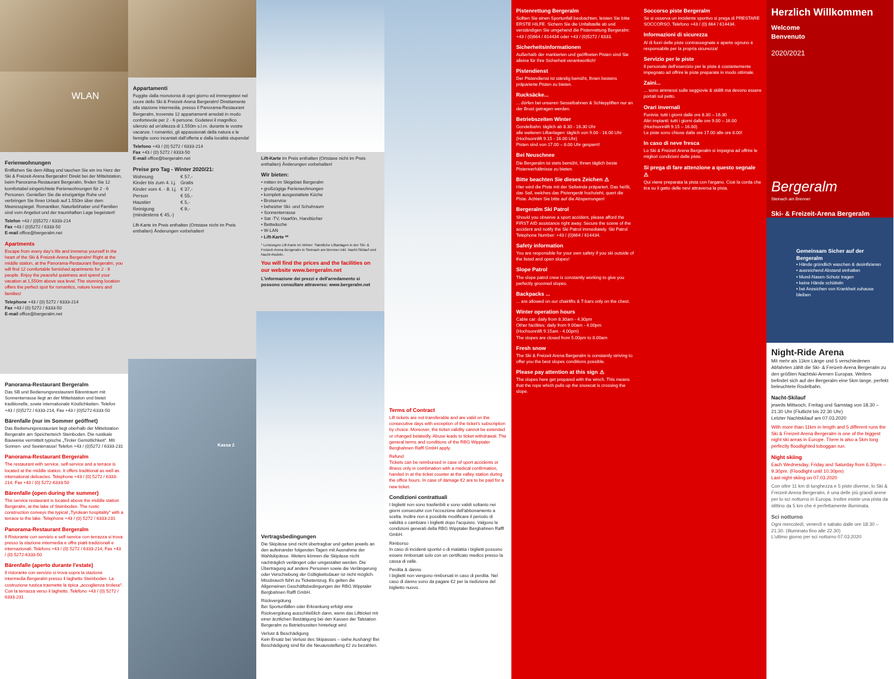WLAN
Ferienwohnungen
Entfliehen Sie dem Alltag und tauchen Sie ein ins Herz der Ski & Freizeit-Arena Bergeralm! Direkt bei der Mittelstation, beim Panorama-Restaurant Bergeralm, finden Sie 12 komfortabel eingerichtete Ferienwohnungen für 2 - 6 Personen. Genießen Sie die einzigartige Ruhe und verbringen Sie Ihren Urlaub auf 1.550m über dem Meeresspiegel. Romantiker, Naturliebhaber und Familien sind vom Angebot und der traumhaften Lage begeistert!
Telefon +43 / (0)5272 / 6333-214
Fax +43 / (0)5272 / 6333-50
E-mail office@bergeralm.net
Apartments
Escape from every day's life and immerse yourself in the heart of the Ski & Freizeit-Arena Bergeralm! Right at the middle station, at the Panorama-Restaurant Bergeralm, you will find 12 comfortable furnished apartments for 2 - 6 people. Enjoy the peaceful quietness and spend your vacation at 1,550m above sea level. The stunning location offers the perfect spot for romantics, nature lovers and families!
Telephone +43 / (0) 5272 / 6333-214
Fax +43 / (0) 5272 / 6333-50
E-mail office@bergeralm.net
Panorama-Restaurant Bergeralm
Das SB und Bedienungsrestaurant Bärentraum mit Sonnenterrasse liegt an der Mittelstation und bietet traditionelle, sowie internationale Köstlichkeiten. Telefon +43 / (0)5272 / 6333-214, Fax +43 / (0)5272-6333-50
Bärenfalle (nur im Sommer geöffnet)
Das Bedienungsrestaurant liegt oberhalb der Mittelstation Bergeralm am Speicherteich Steinboden. Die rustikale Bauweise vermittelt typische „Tiroler Gemütlichkeit". Mit Sonnen- und Seeterrasse! Telefon +43 / (0)5272 / 6333-231
Panorama-Restaurant Bergeralm
The restaurant with service, self-service and a terrace is located at the middle station. It offers traditional as well as international delicacies. Telephone +43 / (0) 5272 / 6333-214, Fax +43 / (0) 5272-6333-50
Bärenfalle (open during the summer)
The service restaurant is located above the middle station Bergeralm, at the lake of Steinboden. The rustic construction conveys the typical „Tyrolean hospitality" with a terrace to the lake. Telephone +43 / (0) 5272 / 6333-231
Panorama-Restaurant Bergeralm
Il Ristorante con servizio e self-service con terrazza si trova presso la stazione intermedia e offre piatti tradizionali e internazionali. Telefono +43 / (0) 5272 / 6333-214, Fax +43 / (0) 5272-6333-50
Bärenfalle (aperto durante l'estate)
Il ristorante con servizio si trova sopra la stazione intermedia Bergeralm presso il laghetto Steinboden. La costruzione rustica trasmette la tipica „accoglienza tirolese". Con la terrazza verso il laghetto. Telefono +43 / (0) 5272 / 6333-231
Appartamenti
Fuggite dalla monotonia di ogni giorno ed immergetevi nel cuore dello Ski & Freizeit-Arena Bergeralm! Direttamente alla stazione intermedia, presso il Panorama-Restaurant Bergeralm, troverete 12 appartamenti arredati in modo confortevole per 2 - 6 persone. Godetevi il magnifico silenzio ad un'altezza di 1.550m s.l.m. durante le vostre vacanze. I romantici, gli appassionati della natura e le famiglie sono incantati dall'offerta e dalla località stupenda!
Telefono +43 / (0) 5272 / 6333-214
Fax +43 / (0) 5272 / 6333-50
E-mail office@bergeralm.net
Preise pro Tag - Winter 2020/21:
| Wohnung | € 57,- |
| Kinder bis zum 4. Lj. | Gratis |
| Kinder vom 4. - 8. Lj. | € 37,- |
| Person | € 55,- |
| Haustier | € 5,- |
| Reinigung | € 9,- |
| (mindestens € 45,-) | |
Lift-Karte im Preis enthalten (Ortstaxe nicht im Preis enthalten) Änderungen vorbehalten!
Kassa 2
Lift-Karte im Preis enthalten (Ortstaxe nicht im Preis enthalten) Änderungen vorbehalten!
Wir bieten:
• mitten im Skigebiet Bergeralm
• großzügige Ferienwohnungen
• komplett ausgestattete Küche
• Brotservice
• beheizter Ski- und Schuhraum
• Sonnenterrasse
• Sat -TV, Haarfön, Handtücher
• Bettwäsche
• W-LAN
• Lift-Karte **
* Leistungen Lift-Karte im Winter: Sämtliche Liftanlagen in der Ski- & Freizeit-Arena Bergeralm in Steinach am Brenner inkl. Nacht-Skilauf und Nacht-Rodeln.
You will find the prices and the facilities on our website www.bergeralm.net
L'informazione dei prezzi e dell'arredamento si possono consultare attraverso: www.bergeralm.net
Vertragsbedingungen
Die Skipässe sind nicht übertragbar und gelten jeweils an den aufeinander folgenden Tagen mit Ausnahme der Wahlskipässe. Weiters können die Skipässe nicht nachträglich verlängert oder umgestaltet werden. Die Übertragung auf andere Personen sowie die Verlängerung oder Verschiebung der Gültigkeitsdauer ist nicht möglich. Missbrauch führt zu Ticketentzug. Es gelten die Allgemeinen Geschäftsbedingungen der RBG Wipptaler Bergbahnen Raffl GmbH.
Rückvergütung
Bei Sportunfällen oder Erkrankung erfolgt eine Rückvergütung ausschließlich dann, wenn das Liftticket mit einer ärztlichen Bestätigung bei den Kassen der Talstation Bergeralm zu Betriebszeiten hinterlegt wird.
Verlust & Beschädigung
Kein Ersatz bei Verlust des Skipasses – siehe Aushang! Bei Beschädigung sind für die Neuausstellung €2 zu bezahlen.
Terms of Contract
Lift tickets are not transferable and are valid on the consecutive days with exception of the ticket's subscription by choice. Moreover, the ticket validity cannot be extended or changed belatedly. Abuse leads to ticket withdrawal. The general terms and conditions of the RBG Wipptaler Bergbahnen Raffl GmbH apply.
Refund
Tickets can be reimbursed in case of sport accidents or illness only in combination with a medical confirmation, handed in at the ticket counter at the valley station during the office hours. In case of damage €2 are to be paid for a new ticket.
Condizioni contrattuali
I biglietti non sono trasferibili e sono validi soltanto nei giorni consecutivi con l'eccezione dell'abbonamento a scelta. Inoltre non è possibile modificare il periodo di validità o cambiare i biglietti dopo l'acquisto. Valgono le condizioni generali della RBG Wipptaler Bergbahnen Raffl GmbH.
Rimborso
In caso di incidenti sportivi o di malattia i biglietti possono essere rimborsati solo con un certificato medico presso la cassa di valle.
Perdita & danno
I biglietti non vengono rimborsati in caso di perdita. Nel caso di danno sono da pagare €2 per la riedizione del biglietto nuovo.
Pistenrettung Bergeralm
Sollten Sie einen Sportunfall beobachten, leisten Sie bitte ERSTE HILFE. Sichern Sie die Unfallstelle ab und verständigen Sie umgehend die Pistenrettung Bergeralm: +43 / (0)664 / 614434 oder +43 / (0)5272 / 6333.
Sicherheitsinformationen
Außerhalb der markierten und geöffneten Pisten sind Sie alleine für Ihre Sicherheit verantwortlich!
Pistendienst
Der Pistendienst ist ständig bemüht, Ihnen bestens präparierte Pisten zu bieten.
Rucksäcke...
... dürfen bei unseren Sesselbahnen & Schleppliften nur an der Brust getragen werden.
Betriebszeiten Winter
Gondelbahn: täglich ab 8.30 - 16.30 Uhr
alle weiteren Liftanlagen: täglich von 9.00 - 16.00 Uhr
(Hochsonnlift 9.15 - 16.00 Uhr)
Pisten sind von 17.00 – 8.00 Uhr gesperrt!
Bei Neuschnee
Die Bergeralm ist stets bemüht, Ihnen täglich beste Pistenverhältnisse zu bieten.
Bitte beachten Sie dieses Zeichen ⚠
Hier wird die Piste mit der Seilwinde präpariert. Das heißt, das Seil, welches das Pistengerät hochzieht, quert die Piste. Achten Sie bitte auf die Absperrungen!
Bergeralm Ski Patrol
Should you observe a sport accident, please afford the FIRST AID assistance right away. Secure the scene of the accident and notify the Ski Patrol immediately. Ski Patrol Telephone Number: +43 / (0)664 / 614434.
Safety information
You are responsible for your own safety if you ski outside of the listed and open slopes!
Slope Patrol
The slope patrol crew is constantly working to give you perfectly groomed slopes.
Backpacks ...
... are allowed on our chairlifts & T-bars only on the chest.
Winter operation hours
Cable car: daily from 8.30am - 4.30pm
Other facilities: daily from 9.00am - 4.00pm
(Hochsonnlift 9.15am - 4.00pm)
The slopes are closed from 5.00pm to 8.00am
Fresh snow
The Ski & Freizeit Arena Bergeralm is constantly striving to offer you the best slopes conditions possible.
Please pay attention at this sign ⚠
The slopes here get prepared with the winch. This means that the rope which pulls up the snowcat is crossing the slope.
Soccorso piste Bergeralm
Se si osserva un incidente sportivo si prega di PRESTARE SOCCORSO. Telefono +43 / (0) 664 / 614434.
Informazioni di sicurezza
Al di fuori delle piste contrassegnate e aperte ognuno è responsabile per la propria sicurezza!
Servizio per le piste
Il personale dell'esercizio per le piste è costantemente impegnato ad offrire le piste preparate in modo ottimale.
Zaini...
... sono ammessi sulle seggiovie & skilift ma devono essere portati sul petto.
Orari invernali
Funivia: tutti i giorni dalle ore 8.30 – 16.30
Altri impianti: tutti i giorni dalle ore 9.00 – 16.00
(Hochsonnlift 9.15 – 16.00)
Le piste sono chiuse dalle ore 17.00 alle ore 8.00!
In caso di neve fresca
Lo Ski & Freizeit Arena Bergeralm si impegna ad offrire le migliori condizioni delle piste.
Si prega di fare attenzione a questo segnale ⚠
Qui viene preparata la pista con l'argano. Cioè la corda che tira su il gatto delle nevi attraversa la pista.
Herzlich Willkommen
Welcome
Benvenuto
2020/2021
Bergeralm
Steinach am Brenner
Ski- & Freizeit-Arena Bergeralm
Gemeinsam Sicher auf der Bergeralm
• Hände gründlich waschen & desinfizieren
• ausreichend Abstand einhalten
• Mund-Nasen-Schutz tragen
• keine Hände schütteln
• bei Anzeichen von Krankheit zuhause bleiben
Night-Ride Arena
Mit mehr als 11km Länge und 5 verschiedenen Abfahrten zählt die Ski- & Freizeit-Arena Bergeralm zu den größten Nachtski-Arenen Europas. Weiters befindet sich auf der Bergeralm eine 5km lange, perfekt beleuchtete Rodelbahn.
Nacht-Skilauf
jeweils Mittwoch, Freitag und Samstag von 18.30 – 21.30 Uhr (Flutlicht bis 22.30 Uhr)
Letzter Nachtskilauf am 07.03.2020
With more than 11km in length and 5 different runs the Ski & Freizeit Arena Bergeralm is one of the biggest night ski areas in Europe. There is also a 5km long perfectly floodlighted toboggan run.
Night skiing
Each Wednesday, Friday and Saturday from 6.30pm – 9.30pm. (Floodlight until 10.30pm)
Last night skiing on 07.03.2020
Con oltre 11 km di lunghezza e 5 piste diverse, lo Ski & Freizeit-Arena Bergeralm, è una delle più grandi arene per lo sci notturno in Europa. Inoltre esiste una pista da slittino da 5 km che è perfettamente illuminata.
Sci notturno
Ogni mercoledì, venerdì e sabato dalle ore 18.30 – 21.30. (Illuminato fino alle 22.30)
L'ultimo giorno per sci notturno 07.03.2020